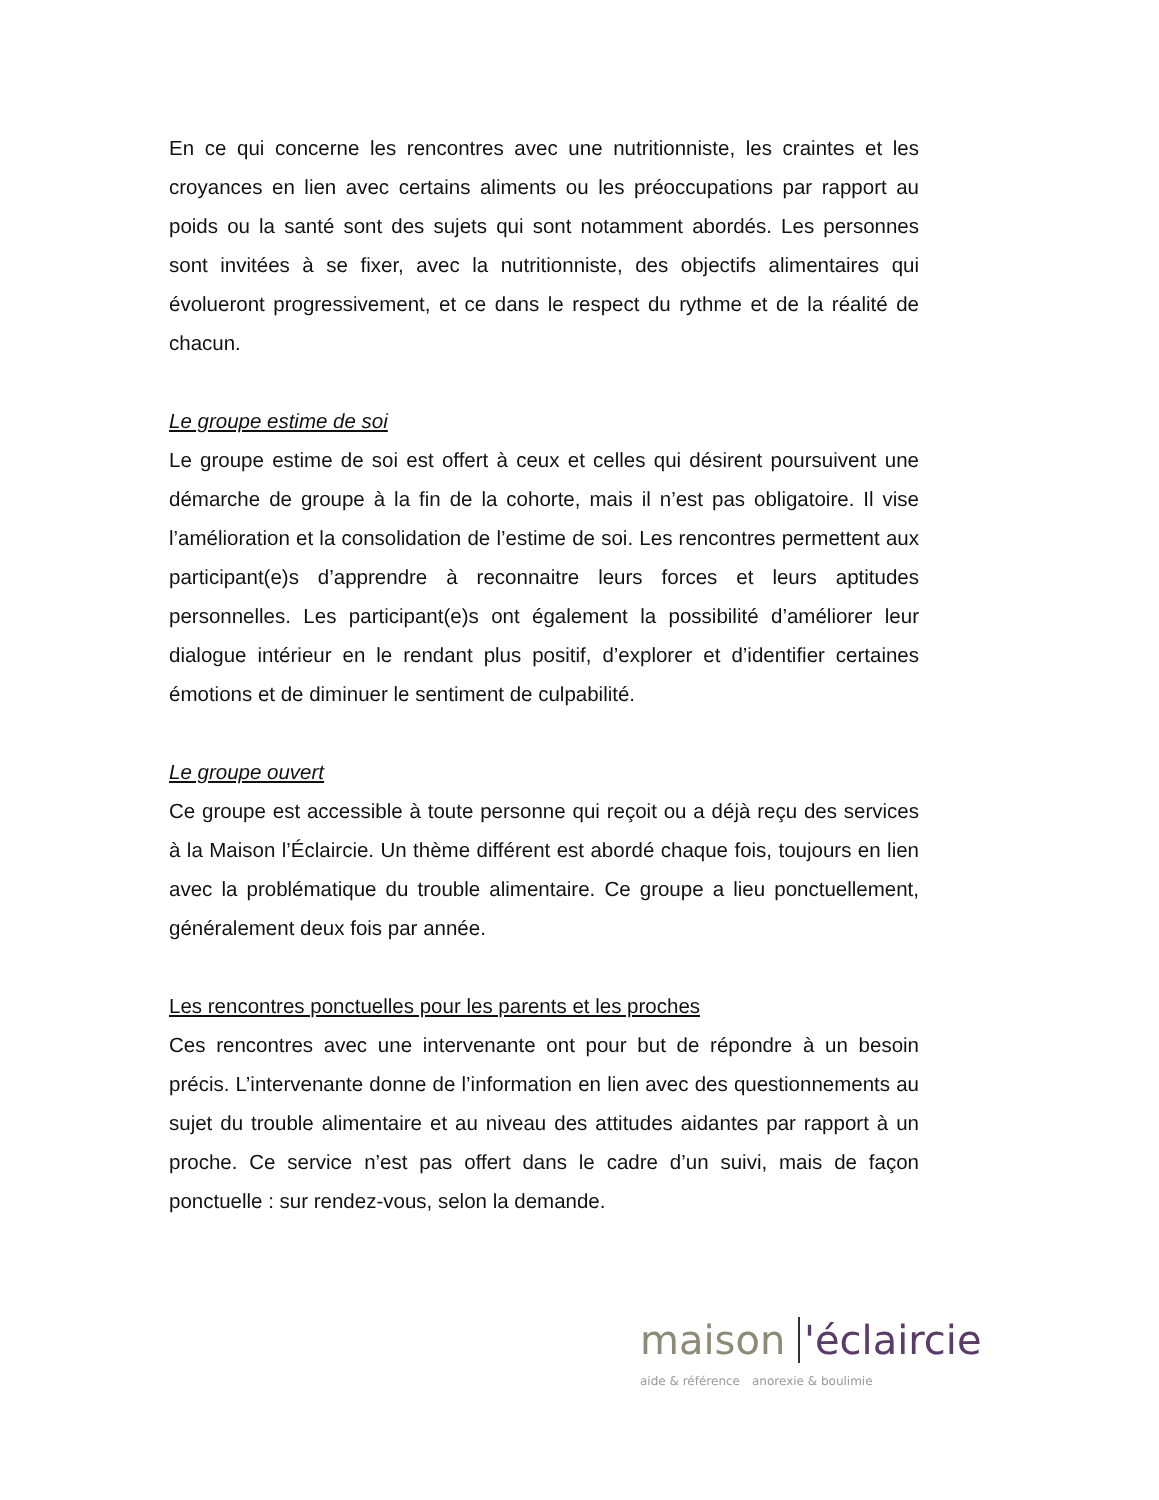En ce qui concerne les rencontres avec une nutritionniste, les craintes et les croyances en lien avec certains aliments ou les préoccupations par rapport au poids ou la santé sont des sujets qui sont notamment abordés. Les personnes sont invitées à se fixer, avec la nutritionniste, des objectifs alimentaires qui évolueront progressivement, et ce dans le respect du rythme et de la réalité de chacun.
Le groupe estime de soi
Le groupe estime de soi est offert à ceux et celles qui désirent poursuivent une démarche de groupe à la fin de la cohorte, mais il n’est pas obligatoire. Il vise l’amélioration et la consolidation de l’estime de soi. Les rencontres permettent aux participant(e)s d’apprendre à reconnaitre leurs forces et leurs aptitudes personnelles. Les participant(e)s ont également la possibilité d’améliorer leur dialogue intérieur en le rendant plus positif, d’explorer et d’identifier certaines émotions et de diminuer le sentiment de culpabilité.
Le groupe ouvert
Ce groupe est accessible à toute personne qui reçoit ou a déjà reçu des services à la Maison l’Éclaircie. Un thème différent est abordé chaque fois, toujours en lien avec la problématique du trouble alimentaire. Ce groupe a lieu ponctuellement, généralement deux fois par année.
Les rencontres ponctuelles pour les parents et les proches
Ces rencontres avec une intervenante ont pour but de répondre à un besoin précis. L’intervenante donne de l’information en lien avec des questionnements au sujet du trouble alimentaire et au niveau des attitudes aidantes par rapport à un proche. Ce service n’est pas offert dans le cadre d’un suivi, mais de façon ponctuelle : sur rendez-vous, selon la demande.
maison 'éclaircie
aide & référence anorexie & boulimie